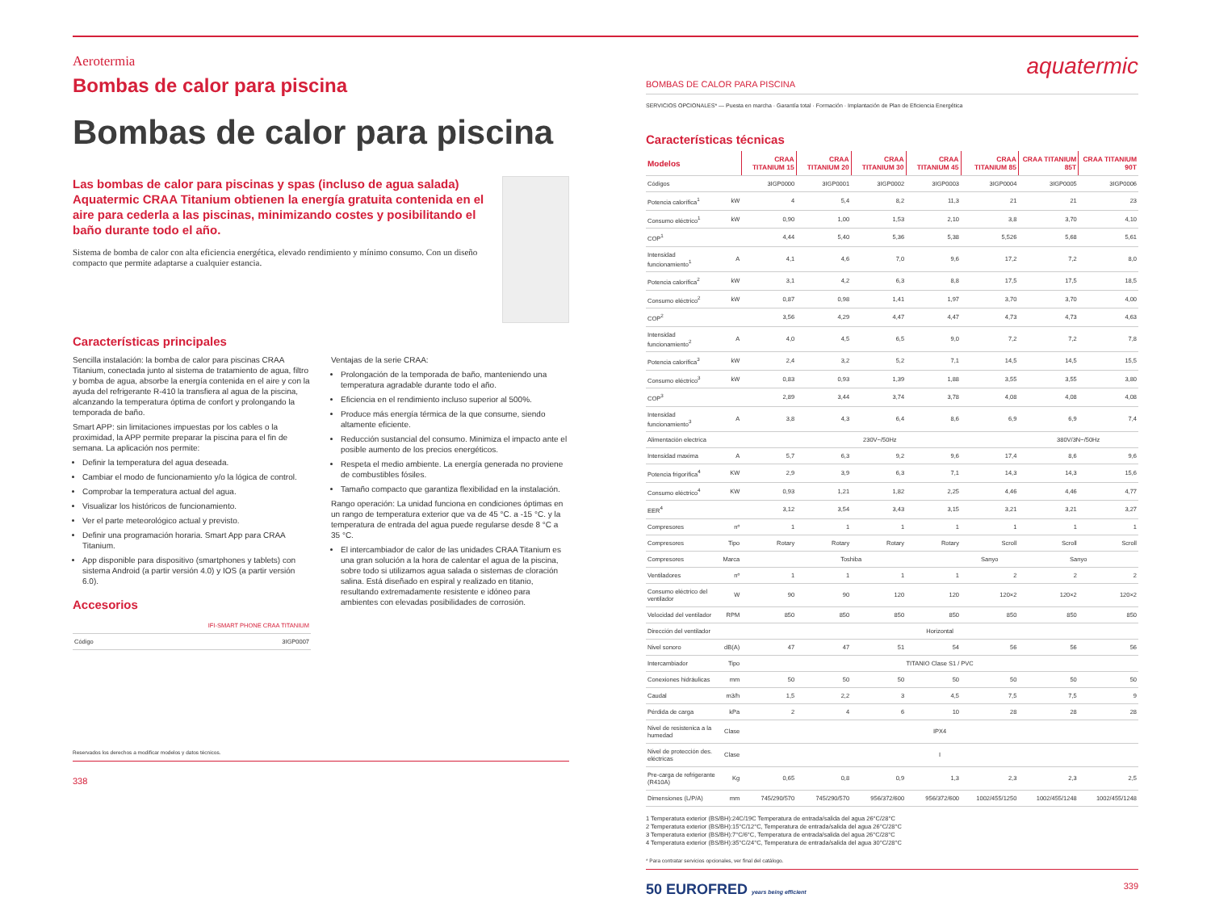Aerotermia
Bombas de calor para piscina
Bombas de calor para piscina
Las bombas de calor para piscinas y spas (incluso de agua salada) Aquatermic CRAA Titanium obtienen la energía gratuita contenida en el aire para cederla a las piscinas, minimizando costes y posibilitando el baño durante todo el año.
Sistema de bomba de calor con alta eficiencia energética, elevado rendimiento y mínimo consumo. Con un diseño compacto que permite adaptarse a cualquier estancia.
Características principales
Sencilla instalación: la bomba de calor para piscinas CRAA Titanium, conectada junto al sistema de tratamiento de agua, filtro y bomba de agua, absorbe la energía contenida en el aire y con la ayuda del refrigerante R-410 la transfiera al agua de la piscina, alcanzando la temperatura óptima de confort y prolongando la temporada de baño.
Smart APP: sin limitaciones impuestas por los cables o la proximidad, la APP permite preparar la piscina para el fin de semana. La aplicación nos permite:
Definir la temperatura del agua deseada.
Cambiar el modo de funcionamiento y/o la lógica de control.
Comprobar la temperatura actual del agua.
Visualizar los históricos de funcionamiento.
Ver el parte meteorológico actual y previsto.
Definir una programación horaria. Smart App para CRAA Titanium.
App disponible para dispositivo (smartphones y tablets) con sistema Android (a partir versión 4.0) y IOS (a partir versión 6.0).
Accesorios
| | IFI-SMART PHONE CRAA TITANIUM |
| Código | 3IGP0007 |
Ventajas de la serie CRAA:
Prolongación de la temporada de baño, manteniendo una temperatura agradable durante todo el año.
Eficiencia en el rendimiento incluso superior al 500%.
Produce más energía térmica de la que consume, siendo altamente eficiente.
Reducción sustancial del consumo. Minimiza el impacto ante el posible aumento de los precios energéticos.
Respeta el medio ambiente. La energía generada no proviene de combustibles fósiles.
Tamaño compacto que garantiza flexibilidad en la instalación.
Rango operación: La unidad funciona en condiciones óptimas en un rango de temperatura exterior que va de 45 °C. a -15 °C. y la temperatura de entrada del agua puede regularse desde 8 °C a 35 °C.
El intercambiador de calor de las unidades CRAA Titanium es una gran solución a la hora de calentar el agua de la piscina, sobre todo si utilizamos agua salada o sistemas de cloración salina. Está diseñado en espiral y realizado en titanio, resultando extremadamente resistente e idóneo para ambientes con elevadas posibilidades de corrosión.
Reservados los derechos a modificar modelos y datos técnicos.
338
aquatermic
BOMBAS DE CALOR PARA PISCINA
SERVICIOS OPCIONALES* — Puesta en marcha · Garantía total · Formación · Implantación de Plan de Eficiencia Energética
Características técnicas
| Modelos | | CRAA TITANIUM 15 | CRAA TITANIUM 20 | CRAA TITANIUM 30 | CRAA TITANIUM 45 | CRAA TITANIUM 85 | CRAA TITANIUM 85T | CRAA TITANIUM 90T |
| Códigos | | 3IGP0000 | 3IGP0001 | 3IGP0002 | 3IGP0003 | 3IGP0004 | 3IGP0005 | 3IGP0006 |
| Potencia calorífica<sup>1</sup> | kW | 4 | 5,4 | 8,2 | 11,3 | 21 | 21 | 23 |
| Consumo eléctrico<sup>1</sup> | kW | 0,90 | 1,00 | 1,53 | 2,10 | 3,8 | 3,70 | 4,10 |
| COP<sup>1</sup> | | 4,44 | 5,40 | 5,36 | 5,38 | 5,526 | 5,68 | 5,61 |
| Intensidad funcionamiento<sup>1</sup> | A | 4,1 | 4,6 | 7,0 | 9,6 | 17,2 | 7,2 | 8,0 |
| Potencia calorífica<sup>2</sup> | kW | 3,1 | 4,2 | 6,3 | 8,8 | 17,5 | 17,5 | 18,5 |
| Consumo eléctrico<sup>2</sup> | kW | 0,87 | 0,98 | 1,41 | 1,97 | 3,70 | 3,70 | 4,00 |
| COP<sup>2</sup> | | 3,56 | 4,29 | 4,47 | 4,47 | 4,73 | 4,73 | 4,63 |
| Intensidad funcionamiento<sup>2</sup> | A | 4,0 | 4,5 | 6,5 | 9,0 | 7,2 | 7,2 | 7,8 |
| Potencia calorífica<sup>3</sup> | kW | 2,4 | 3,2 | 5,2 | 7,1 | 14,5 | 14,5 | 15,5 |
| Consumo eléctrico<sup>3</sup> | kW | 0,83 | 0,93 | 1,39 | 1,88 | 3,55 | 3,55 | 3,80 |
| COP<sup>3</sup> | | 2,89 | 3,44 | 3,74 | 3,78 | 4,08 | 4,08 | 4,08 |
| Intensidad funcionamiento<sup>3</sup> | A | 3,8 | 4,3 | 6,4 | 8,6 | 6,9 | 6,9 | 7,4 |
| Alimentación electrica | | 230V~/50Hz | | | | | 380V/3N~/50Hz | |
| Intensidad maxima | A | 5,7 | 6,3 | 9,2 | 9,6 | 17,4 | 8,6 | 9,6 |
| Potencia frigorífica<sup>4</sup> | KW | 2,9 | 3,9 | 6,3 | 7,1 | 14,3 | 14,3 | 15,6 |
| Consumo eléctrico<sup>4</sup> | KW | 0,93 | 1,21 | 1,82 | 2,25 | 4,46 | 4,46 | 4,77 |
| EER<sup>4</sup> | | 3,12 | 3,54 | 3,43 | 3,15 | 3,21 | 3,21 | 3,27 |
| Compresores | nº | 1 | 1 | 1 | 1 | 1 | 1 | 1 |
| Compresores | Tipo | Rotary | Rotary | Rotary | Rotary | Scroll | Scroll | Scroll |
| Compresores | Marca | Toshiba | | | | Sanyo | Sanyo | |
| Ventiladores | nº | 1 | 1 | 1 | 1 | 2 | 2 | 2 |
| Consumo eléctrico del ventilador | W | 90 | 90 | 120 | 120 | 120×2 | 120×2 | 120×2 |
| Velocidad del ventilador | RPM | 850 | 850 | 850 | 850 | 850 | 850 | 850 |
| Dirección del ventilador | | Horizontal | | | | | | |
| Nivel sonoro | dB(A) | 47 | 47 | 51 | 54 | 56 | 56 | 56 |
| Intercambiador | Tipo | TITANIO Clase S1 / PVC | | | | | | |
| Conexiones hidráulicas | mm | 50 | 50 | 50 | 50 | 50 | 50 | 50 |
| Caudal | m3/h | 1,5 | 2,2 | 3 | 4,5 | 7,5 | 7,5 | 9 |
| Pérdida de carga | kPa | 2 | 4 | 6 | 10 | 28 | 28 | 28 |
| Nivel de resistenica a la humedad | Clase | IPX4 | | | | | | |
| Nivel de protección des. eléctricas | Clase | I | | | | | | |
| Pre-carga de refrigerante (R410A) | Kg | 0,65 | 0,8 | 0,9 | 1,3 | 2,3 | 2,3 | 2,5 |
| Dimensiones (L/P/A) | mm | 745/290/570 | 745/290/570 | 956/372/600 | 956/372/600 | 1002/455/1250 | 1002/455/1248 | 1002/455/1248 |
1 Temperatura exterior (BS/BH):24C/19C Temperatura de entrada/salida del agua 26°C/28°C
2 Temperatura exterior (BS/BH):15°C/12°C, Temperatura de entrada/salida del agua 26°C/28°C
3 Temperatura exterior (BS/BH):7°C/6°C, Temperatura de entrada/salida del agua 26°C/28°C
4 Temperatura exterior (BS/BH):35°C/24°C, Temperatura de entrada/salida del agua 30°C/28°C
* Para contratar servicios opcionales, ver final del catálogo.
50 EUROFRED years being efficient 339